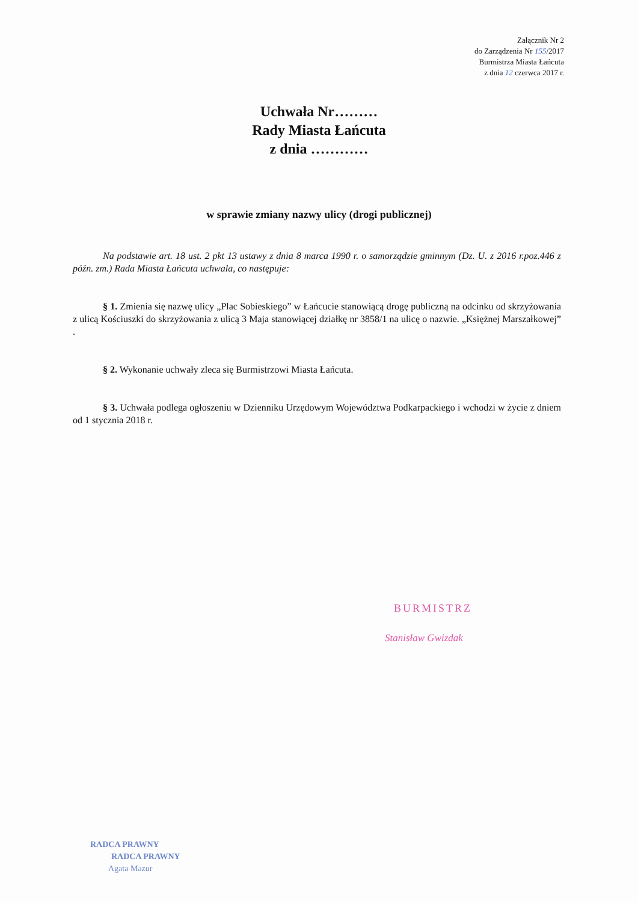Załącznik Nr 2
do Zarządzenia Nr 155/2017
Burmistrza Miasta Łańcuta
z dnia 12 czerwca 2017 r.
Uchwała Nr………
Rady Miasta Łańcuta
z dnia …………
w sprawie zmiany nazwy ulicy (drogi publicznej)
Na podstawie art. 18 ust. 2 pkt 13 ustawy z dnia 8 marca 1990 r. o samorządzie gminnym (Dz. U. z 2016 r.poz.446 z późn. zm.) Rada Miasta Łańcuta uchwala, co następuje:
§ 1. Zmienia się nazwę ulicy „Plac Sobieskiego” w Łańcucie stanowiącą drogę publiczną na odcinku od skrzyżowania z ulicą Kościuszki do skrzyżowania z ulicą 3 Maja stanowiącej działkę nr 3858/1 na ulicę o nazwie. „Księżnej Marszałkowej” .
§ 2. Wykonanie uchwały zleca się Burmistrzowi Miasta Łańcuta.
§ 3. Uchwała podlega ogłoszeniu w Dzienniku Urzędowym Województwa Podkarpackiego i wchodzi w życie z dniem od 1 stycznia 2018 r.
BURMISTRZ
Stanisław Gwizdak
RADCA PRAWNY
RADCA PRAWNY
Agata Mazur